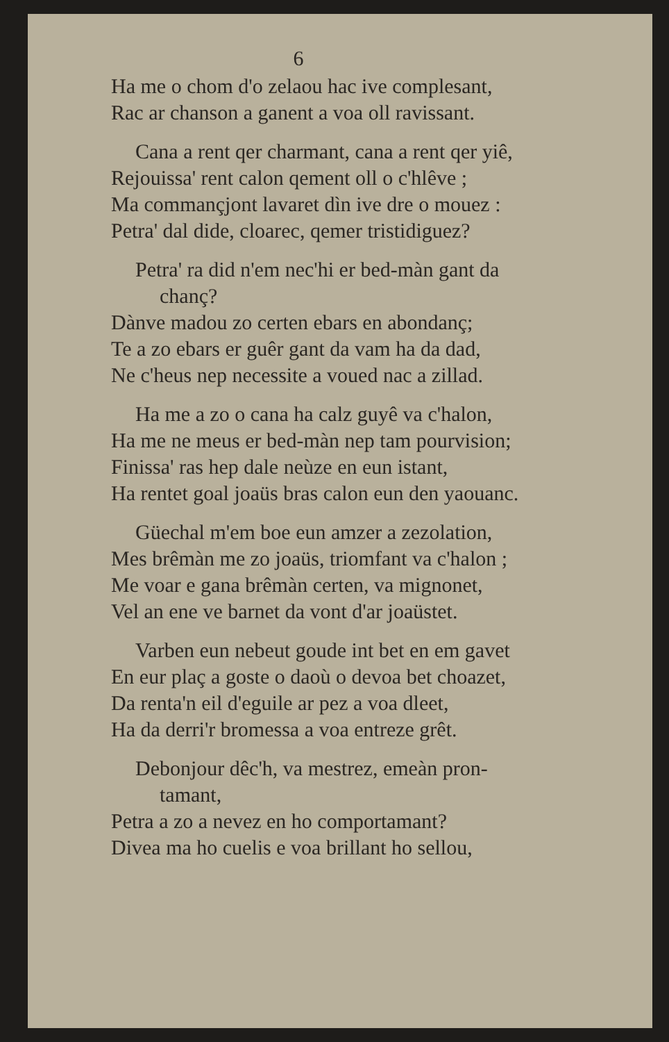6
Ha me o chom d'o zelaou hac ive complesant,
Rac ar chanson a ganent a voa oll ravissant.
Cana a rent qer charmant, cana a rent qer yiê,
Rejouissa' rent calon qement oll o c'hlêve ;
Ma commançjont lavaret dìn ive dre o mouez :
Petra' dal dide, cloarec, qemer tristidiguez?
Petra' ra did n'em nec'hi er bed-màn gant da
chanç?
Dànve madou zo certen ebars en abondanç;
Te a zo ebars er guêr gant da vam ha da dad,
Ne c'heus nep necessite a voued nac a zillad.
Ha me a zo o cana ha calz guyê va c'halon,
Ha me ne meus er bed-màn nep tam pourvision;
Finissa' ras hep dale neùze en eun istant,
Ha rentet goal joaüs bras calon eun den yaouanc.
Güechal m'em boe eun amzer a zezolation,
Mes brêmàn me zo joaüs, triomfant va c'halon ;
Me voar e gana brêmàn certen, va mignonet,
Vel an ene ve barnet da vont d'ar joaüstet.
Varben eun nebeut goude int bet en em gavet
En eur plaç a goste o daoù o devoa bet choazet,
Da renta'n eil d'eguile ar pez a voa dleet,
Ha da derri'r bromessa a voa entreze grêt.
Debonjour dêc'h, va mestrez, emeàn pron-
tamant,
Petra a zo a nevez en ho comportamant?
Divea ma ho cuelis e voa brillant ho sellou,